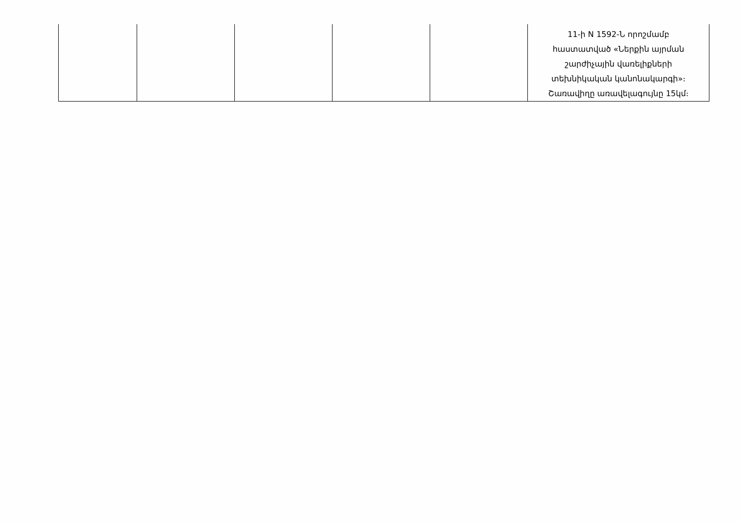| | | | | | 11-ի N 1592-Ն որոշմամբ հաստատված «Ներքին այրման շարժիչային վառելիքների տեխնիկական կանոնակարգի»։ Շառավիղը առավելագույնը 15կմ։ |